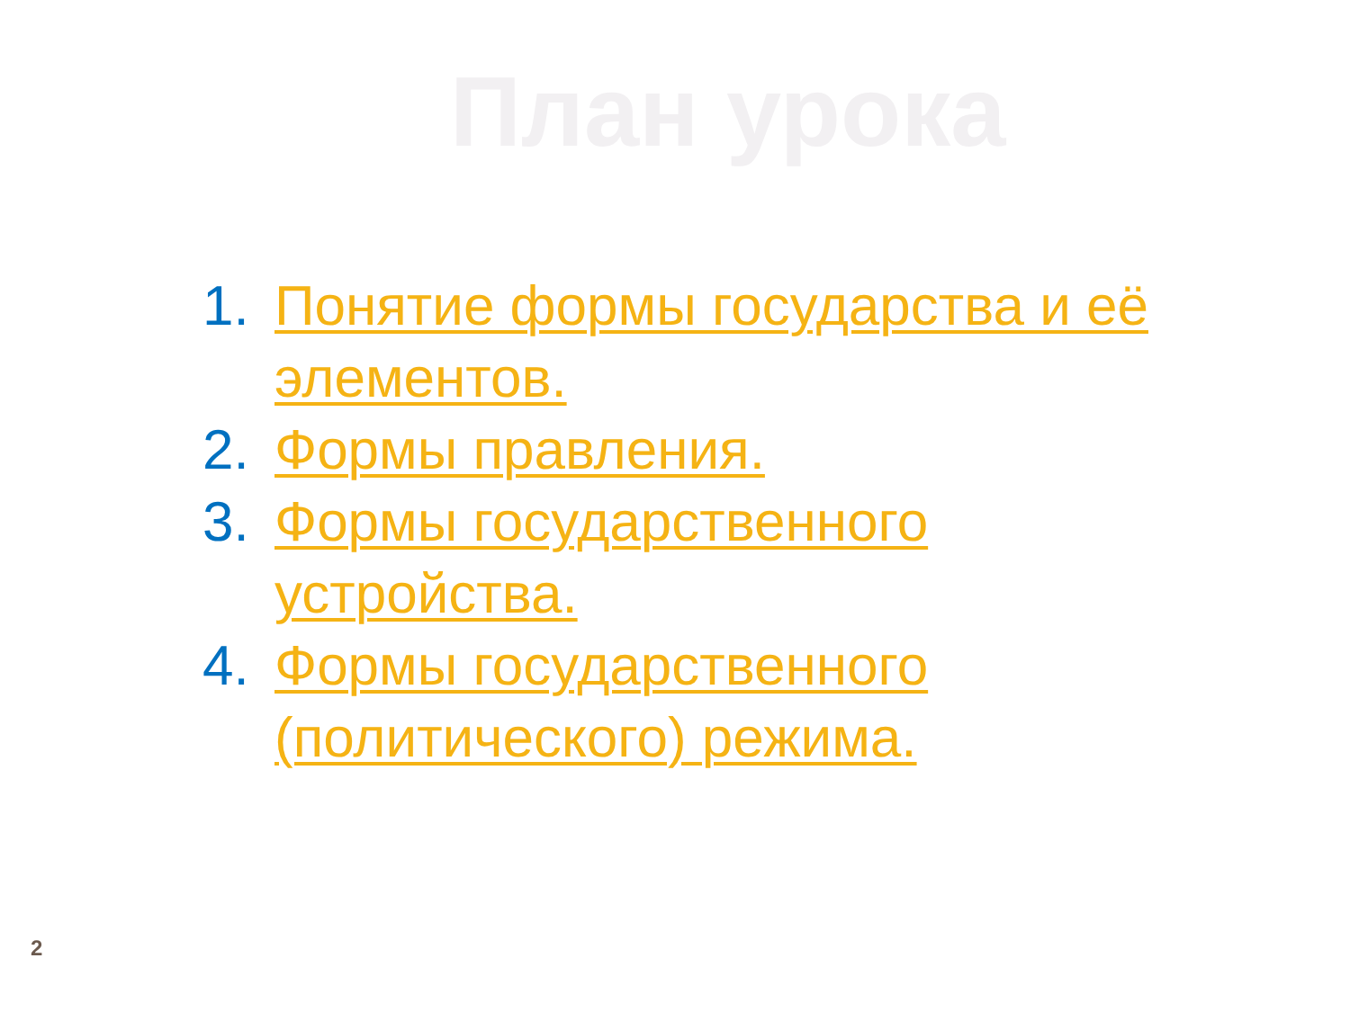План урока
1. Понятие формы государства и её элементов.
2. Формы правления.
3. Формы государственного устройства.
4. Формы государственного (политического) режима.
2